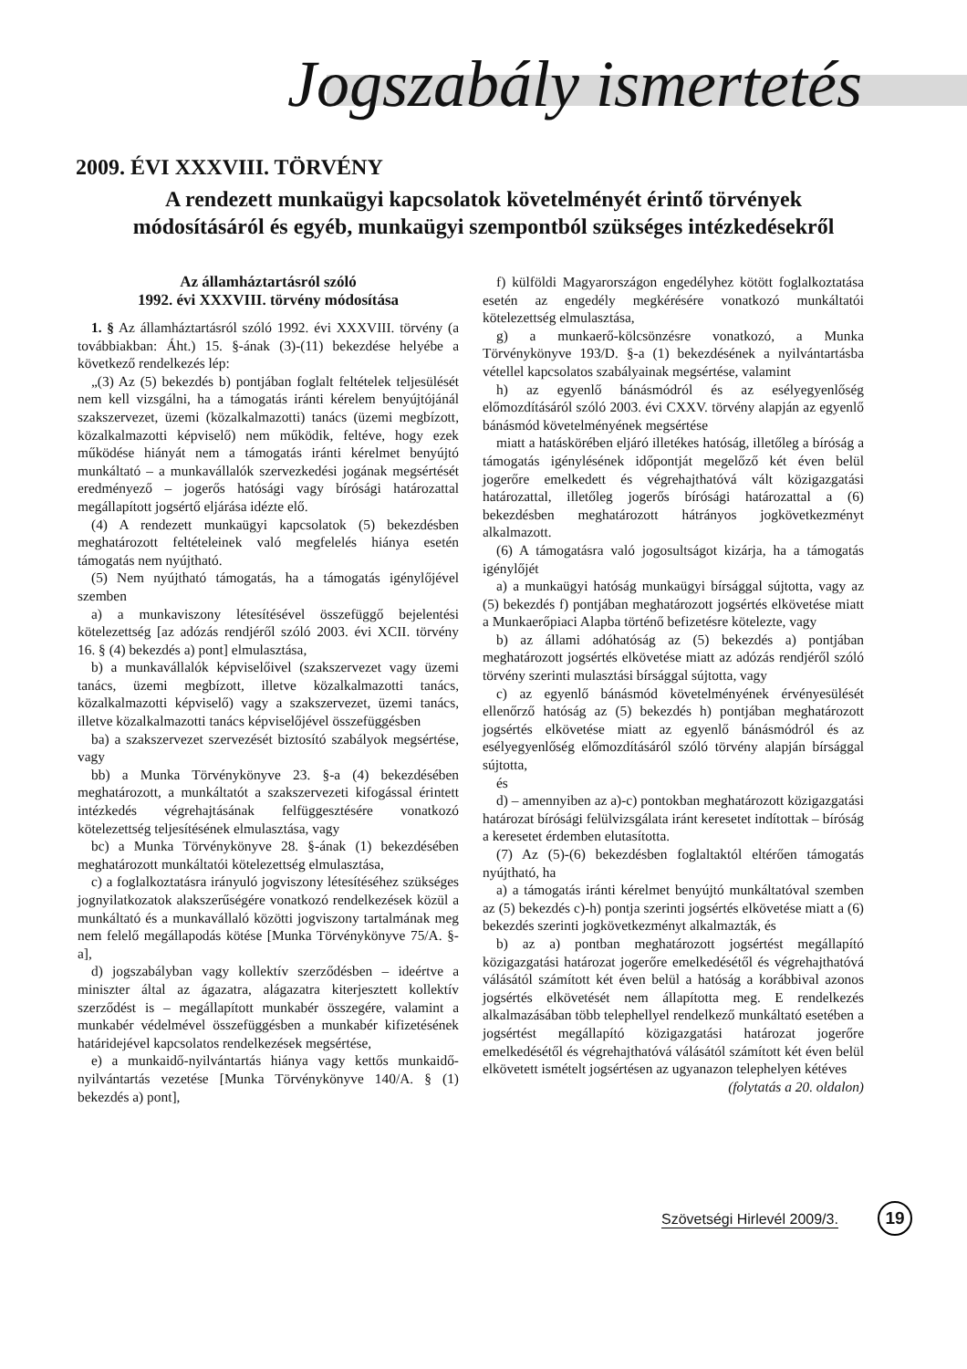Jogszabály ismertetés
2009. ÉVI XXXVIII. TÖRVÉNY
A rendezett munkaügyi kapcsolatok követelményét érintő törvények
módosításáról és egyéb, munkaügyi szempontból szükséges intézkedésekről
Az államháztartásról szóló
1992. évi XXXVIII. törvény módosítása
1. § Az államháztartásról szóló 1992. évi XXXVIII. törvény (a továbbiakban: Áht.) 15. §-ának (3)-(11) bekezdése helyébe a következő rendelkezés lép:
„(3) Az (5) bekezdés b) pontjában foglalt feltételek teljesülését nem kell vizsgálni, ha a támogatás iránti kérelem benyújtójánál szakszervezet, üzemi (közalkalmazotti) tanács (üzemi megbízott, közalkalmazotti képviselő) nem működik, feltéve, hogy ezek működése hiányát nem a támogatás iránti kérelmet benyújtó munkáltató – a munkavállalók szervezkedési jogának megsértését eredményező – jogerős hatósági vagy bírósági határozattal megállapított jogsértő eljárása idézte elő.
(4) A rendezett munkaügyi kapcsolatok (5) bekezdésben meghatározott feltételeinek való megfelelés hiánya esetén támogatás nem nyújtható.
(5) Nem nyújtható támogatás, ha a támogatás igénylőjével szemben
a) a munkaviszony létesítésével összefüggő bejelentési kötelezettség [az adózás rendjéről szóló 2003. évi XCII. törvény 16. § (4) bekezdés a) pont] elmulasztása,
b) a munkavállalók képviselőivel (szakszervezet vagy üzemi tanács, üzemi megbízott, illetve közalkalmazotti tanács, közalkalmazotti képviselő) vagy a szakszervezet, üzemi tanács, illetve közalkalmazotti tanács képviselőjével összefüggésben
ba) a szakszervezet szervezését biztosító szabályok megsértése, vagy
bb) a Munka Törvénykönyve 23. §-a (4) bekezdésében meghatározott, a munkáltatót a szakszervezeti kifogással érintett intézkedés végrehajtásának felfüggesztésére vonatkozó kötelezettség teljesítésének elmulasztása, vagy
bc) a Munka Törvénykönyve 28. §-ának (1) bekezdésében meghatározott munkáltatói kötelezettség elmulasztása,
c) a foglalkoztatásra irányuló jogviszony létesítéséhez szükséges jognyilatkozatok alakszerűségére vonatkozó rendelkezések közül a munkáltató és a munkavállaló közötti jogviszony tartalmának meg nem felelő megállapodás kötése [Munka Törvénykönyve 75/A. §-a],
d) jogszabályban vagy kollektív szerződésben – ideértve a miniszter által az ágazatra, alágazatra kiterjesztett kollektív szerződést is – megállapított munkabér összegére, valamint a munkabér védelmével összefüggésben a munkabér kifizetésének határidejével kapcsolatos rendelkezések megsértése,
e) a munkaidő-nyilvántartás hiánya vagy kettős munkaidő-nyilvántartás vezetése [Munka Törvénykönyve 140/A. § (1) bekezdés a) pont],
f) külföldi Magyarországon engedélyhez kötött foglalkoztatása esetén az engedély megkérésére vonatkozó munkáltatói kötelezettség elmulasztása,
g) a munkaerő-kölcsönzésre vonatkozó, a Munka Törvénykönyve 193/D. §-a (1) bekezdésének a nyilvántartásba vétellel kapcsolatos szabályainak megsértése, valamint
h) az egyenlő bánásmódról és az esélyegyenlőség előmozdításáról szóló 2003. évi CXXV. törvény alapján az egyenlő bánásmód követelményének megsértése
miatt a hatáskörében eljáró illetékes hatóság, illetőleg a bíróság a támogatás igénylésének időpontját megelőző két éven belül jogerőre emelkedett és végrehajthatóvá vált közigazgatási határozattal, illetőleg jogerős bírósági határozattal a (6) bekezdésben meghatározott hátrányos jogkövetkezményt alkalmazott.
(6) A támogatásra való jogosultságot kizárja, ha a támogatás igénylőjét
a) a munkaügyi hatóság munkaügyi bírsággal sújtotta, vagy az (5) bekezdés f) pontjában meghatározott jogsértés elkövetése miatt a Munkaerőpiaci Alapba történő befizetésre kötelezte, vagy
b) az állami adóhatóság az (5) bekezdés a) pontjában meghatározott jogsértés elkövetése miatt az adózás rendjéről szóló törvény szerinti mulasztási bírsággal sújtotta, vagy
c) az egyenlő bánásmód követelményének érvényesülését ellenőrző hatóság az (5) bekezdés h) pontjában meghatározott jogsértés elkövetése miatt az egyenlő bánásmódról és az esélyegyenlőség előmozdításáról szóló törvény alapján bírsággal sújtotta,
és
d) – amennyiben az a)-c) pontokban meghatározott közigazgatási határozat bírósági felülvizsgálata iránt keresetet indítottak – bíróság a keresetet érdemben elutasította.
(7) Az (5)-(6) bekezdésben foglaltaktól eltérően támogatás nyújtható, ha
a) a támogatás iránti kérelmet benyújtó munkáltatóval szemben az (5) bekezdés c)-h) pontja szerinti jogsértés elkövetése miatt a (6) bekezdés szerinti jogkövetkezményt alkalmazták, és
b) az a) pontban meghatározott jogsértést megállapító közigazgatási határozat jogerőre emelkedésétől és végrehajthatóvá válásától számított két éven belül a hatóság a korábbival azonos jogsértés elkövetését nem állapította meg. E rendelkezés alkalmazásában több telephellyel rendelkező munkáltató esetében a jogsértést megállapító közigazgatási határozat jogerőre emelkedésétől és végrehajthatóvá válásától számított két éven belül elkövetett ismételt jogsértésen az ugyanazon telephelyen kétéves
(folytatás a 20. oldalon)
Szövetségi Hirlevél 2009/3. 19